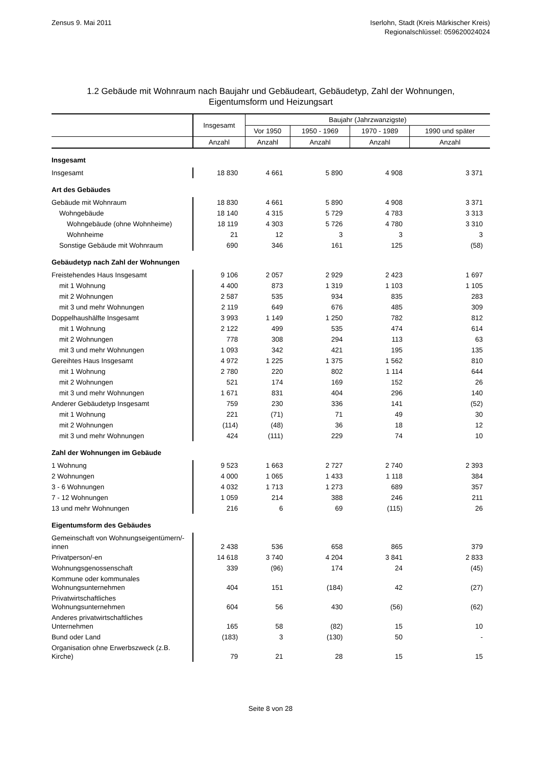Zensus 9. Mai 2011 Iserlohn, Stadt (Kreis Märkischer Kreis)
Regionalschlüssel: 059620024024
1.2 Gebäude mit Wohnraum nach Baujahr und Gebäudeart, Gebäudetyp, Zahl der Wohnungen,
Eigentumsform und Heizungsart
| | Insgesamt | Baujahr (Jahrzwanzigste) | | | |
| --- | --- | --- | --- | --- | --- |
| | | Vor 1950 | 1950 - 1969 | 1970 - 1989 | 1990 und später |
| | Anzahl | Anzahl | Anzahl | Anzahl | Anzahl |
| Insgesamt | | | | | |
| Insgesamt | 18 830 | 4 661 | 5 890 | 4 908 | 3 371 |
| Art des Gebäudes | | | | | |
| Gebäude mit Wohnraum | 18 830 | 4 661 | 5 890 | 4 908 | 3 371 |
| Wohngebäude | 18 140 | 4 315 | 5 729 | 4 783 | 3 313 |
| Wohngebäude (ohne Wohnheime) | 18 119 | 4 303 | 5 726 | 4 780 | 3 310 |
| Wohnheime | 21 | 12 | 3 | 3 | 3 |
| Sonstige Gebäude mit Wohnraum | 690 | 346 | 161 | 125 | (58) |
| Gebäudetyp nach Zahl der Wohnungen | | | | | |
| Freistehendes Haus Insgesamt | 9 106 | 2 057 | 2 929 | 2 423 | 1 697 |
| mit 1 Wohnung | 4 400 | 873 | 1 319 | 1 103 | 1 105 |
| mit 2 Wohnungen | 2 587 | 535 | 934 | 835 | 283 |
| mit 3 und mehr Wohnungen | 2 119 | 649 | 676 | 485 | 309 |
| Doppelhaushälfte Insgesamt | 3 993 | 1 149 | 1 250 | 782 | 812 |
| mit 1 Wohnung | 2 122 | 499 | 535 | 474 | 614 |
| mit 2 Wohnungen | 778 | 308 | 294 | 113 | 63 |
| mit 3 und mehr Wohnungen | 1 093 | 342 | 421 | 195 | 135 |
| Gereihtes Haus Insgesamt | 4 972 | 1 225 | 1 375 | 1 562 | 810 |
| mit 1 Wohnung | 2 780 | 220 | 802 | 1 114 | 644 |
| mit 2 Wohnungen | 521 | 174 | 169 | 152 | 26 |
| mit 3 und mehr Wohnungen | 1 671 | 831 | 404 | 296 | 140 |
| Anderer Gebäudetyp Insgesamt | 759 | 230 | 336 | 141 | (52) |
| mit 1 Wohnung | 221 | (71) | 71 | 49 | 30 |
| mit 2 Wohnungen | (114) | (48) | 36 | 18 | 12 |
| mit 3 und mehr Wohnungen | 424 | (111) | 229 | 74 | 10 |
| Zahl der Wohnungen im Gebäude | | | | | |
| 1 Wohnung | 9 523 | 1 663 | 2 727 | 2 740 | 2 393 |
| 2 Wohnungen | 4 000 | 1 065 | 1 433 | 1 118 | 384 |
| 3 - 6 Wohnungen | 4 032 | 1 713 | 1 273 | 689 | 357 |
| 7 - 12 Wohnungen | 1 059 | 214 | 388 | 246 | 211 |
| 13 und mehr Wohnungen | 216 | 6 | 69 | (115) | 26 |
| Eigentumsform des Gebäudes | | | | | |
| Gemeinschaft von Wohnungseigentümern/-innen | 2 438 | 536 | 658 | 865 | 379 |
| Privatperson/-en | 14 618 | 3 740 | 4 204 | 3 841 | 2 833 |
| Wohnungsgenossenschaft | 339 | (96) | 174 | 24 | (45) |
| Kommune oder kommunales Wohnungsunternehmen | 404 | 151 | (184) | 42 | (27) |
| Privatwirtschaftliches Wohnungsunternehmen | 604 | 56 | 430 | (56) | (62) |
| Anderes privatwirtschaftliches Unternehmen | 165 | 58 | (82) | 15 | 10 |
| Bund oder Land | (183) | 3 | (130) | 50 | - |
| Organisation ohne Erwerbszweck (z.B. Kirche) | 79 | 21 | 28 | 15 | 15 |
Seite 8 von 28